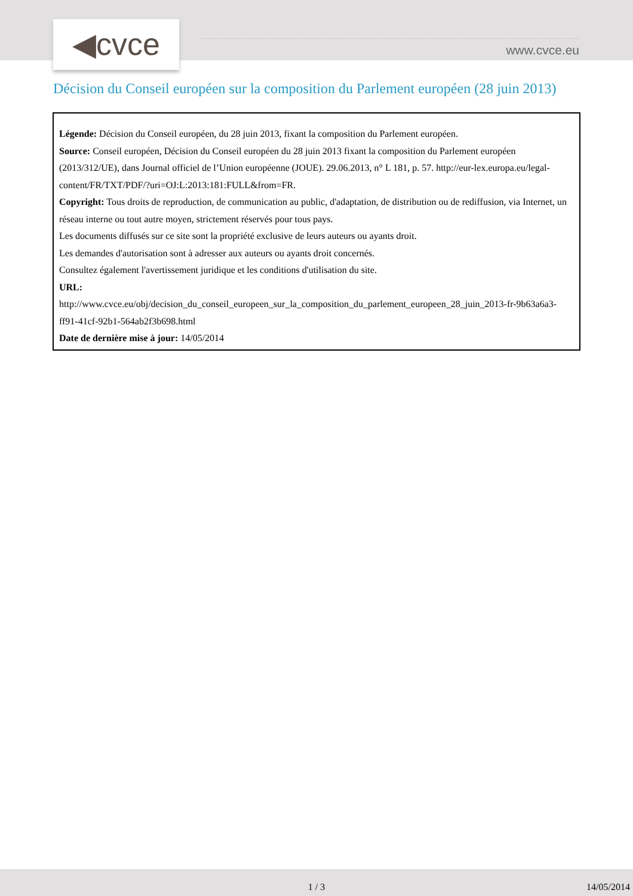◀cvce www.cvce.eu
Décision du Conseil européen sur la composition du Parlement européen (28 juin 2013)
Légende: Décision du Conseil européen, du 28 juin 2013, fixant la composition du Parlement européen.
Source: Conseil européen, Décision du Conseil européen du 28 juin 2013 fixant la composition du Parlement européen (2013/312/UE), dans Journal officiel de l’Union européenne (JOUE). 29.06.2013, n° L 181, p. 57. http://eur-lex.europa.eu/legal-content/FR/TXT/PDF/?uri=OJ:L:2013:181:FULL&from=FR.
Copyright: Tous droits de reproduction, de communication au public, d'adaptation, de distribution ou de rediffusion, via Internet, un réseau interne ou tout autre moyen, strictement réservés pour tous pays.
Les documents diffusés sur ce site sont la propriété exclusive de leurs auteurs ou ayants droit.
Les demandes d'autorisation sont à adresser aux auteurs ou ayants droit concernés.
Consultez également l'avertissement juridique et les conditions d'utilisation du site.
URL:
http://www.cvce.eu/obj/decision_du_conseil_europeen_sur_la_composition_du_parlement_europeen_28_juin_2013-fr-9b63a6a3-ff91-41cf-92b1-564ab2f3b698.html
Date de dernière mise à jour: 14/05/2014
1 / 3 14/05/2014